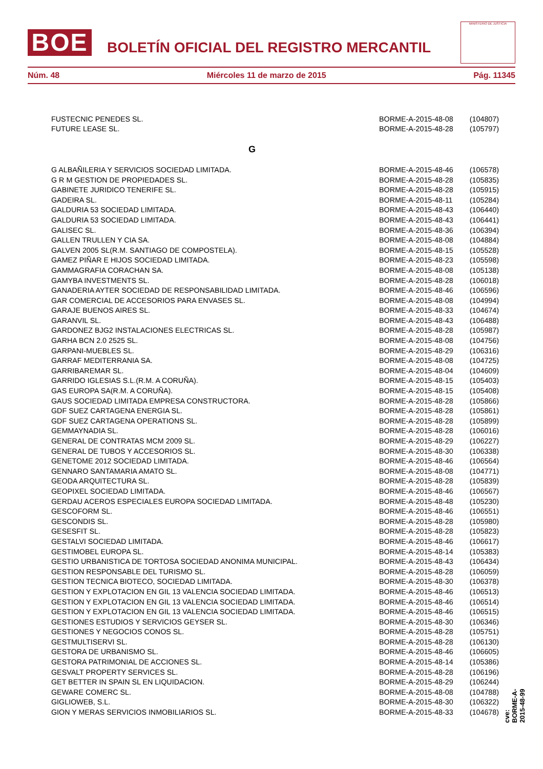BOE
BOLETÍN OFICIAL DEL REGISTRO MERCANTIL
MINISTERIO DE JUSTICIA
Núm. 48 Miércoles 11 de marzo de 2015 Pág. 11345
| FUSTECNIC PENEDES SL. | BORME-A-2015-48-08 | (104807) |
| FUTURE LEASE SL. | BORME-A-2015-48-28 | (105797) |
| G | | |
| G ALBAÑILERIA Y SERVICIOS SOCIEDAD LIMITADA. | BORME-A-2015-48-46 | (106578) |
| G R M GESTION DE PROPIEDADES SL. | BORME-A-2015-48-28 | (105835) |
| GABINETE JURIDICO TENERIFE SL. | BORME-A-2015-48-28 | (105915) |
| GADEIRA SL. | BORME-A-2015-48-11 | (105284) |
| GALDURIA 53 SOCIEDAD LIMITADA. | BORME-A-2015-48-43 | (106440) |
| GALDURIA 53 SOCIEDAD LIMITADA. | BORME-A-2015-48-43 | (106441) |
| GALISEC SL. | BORME-A-2015-48-36 | (106394) |
| GALLEN TRULLEN Y CIA SA. | BORME-A-2015-48-08 | (104884) |
| GALVEN 2005 SL(R.M. SANTIAGO DE COMPOSTELA). | BORME-A-2015-48-15 | (105528) |
| GAMEZ PIÑAR E HIJOS SOCIEDAD LIMITADA. | BORME-A-2015-48-23 | (105598) |
| GAMMAGRAFIA CORACHAN SA. | BORME-A-2015-48-08 | (105138) |
| GAMYBA INVESTMENTS SL. | BORME-A-2015-48-28 | (106018) |
| GANADERIA AYTER SOCIEDAD DE RESPONSABILIDAD LIMITADA. | BORME-A-2015-48-46 | (106596) |
| GAR COMERCIAL DE ACCESORIOS PARA ENVASES SL. | BORME-A-2015-48-08 | (104994) |
| GARAJE BUENOS AIRES SL. | BORME-A-2015-48-33 | (104674) |
| GARANVIL SL. | BORME-A-2015-48-43 | (106488) |
| GARDONEZ BJG2 INSTALACIONES ELECTRICAS SL. | BORME-A-2015-48-28 | (105987) |
| GARHA BCN 2.0 2525 SL. | BORME-A-2015-48-08 | (104756) |
| GARPANI-MUEBLES SL. | BORME-A-2015-48-29 | (106316) |
| GARRAF MEDITERRANIA SA. | BORME-A-2015-48-08 | (104725) |
| GARRIBAREMAR SL. | BORME-A-2015-48-04 | (104609) |
| GARRIDO IGLESIAS S.L.(R.M. A CORUÑA). | BORME-A-2015-48-15 | (105403) |
| GAS EUROPA SA(R.M. A CORUÑA). | BORME-A-2015-48-15 | (105408) |
| GAUS SOCIEDAD LIMITADA EMPRESA CONSTRUCTORA. | BORME-A-2015-48-28 | (105866) |
| GDF SUEZ CARTAGENA ENERGIA SL. | BORME-A-2015-48-28 | (105861) |
| GDF SUEZ CARTAGENA OPERATIONS SL. | BORME-A-2015-48-28 | (105899) |
| GEMMAYNADIA SL. | BORME-A-2015-48-28 | (106016) |
| GENERAL DE CONTRATAS MCM 2009 SL. | BORME-A-2015-48-29 | (106227) |
| GENERAL DE TUBOS Y ACCESORIOS SL. | BORME-A-2015-48-30 | (106338) |
| GENETOME 2012 SOCIEDAD LIMITADA. | BORME-A-2015-48-46 | (106564) |
| GENNARO SANTAMARIA AMATO SL. | BORME-A-2015-48-08 | (104771) |
| GEODA ARQUITECTURA SL. | BORME-A-2015-48-28 | (105839) |
| GEOPIXEL SOCIEDAD LIMITADA. | BORME-A-2015-48-46 | (106567) |
| GERDAU ACEROS ESPECIALES EUROPA SOCIEDAD LIMITADA. | BORME-A-2015-48-48 | (105230) |
| GESCOFORM SL. | BORME-A-2015-48-46 | (106551) |
| GESCONDIS SL. | BORME-A-2015-48-28 | (105980) |
| GESESFIT SL. | BORME-A-2015-48-28 | (105823) |
| GESTALVI SOCIEDAD LIMITADA. | BORME-A-2015-48-46 | (106617) |
| GESTIMOBEL EUROPA SL. | BORME-A-2015-48-14 | (105383) |
| GESTIO URBANISTICA DE TORTOSA SOCIEDAD ANONIMA MUNICIPAL. | BORME-A-2015-48-43 | (106434) |
| GESTION RESPONSABLE DEL TURISMO SL. | BORME-A-2015-48-28 | (106059) |
| GESTION TECNICA BIOTECO, SOCIEDAD LIMITADA. | BORME-A-2015-48-30 | (106378) |
| GESTION Y EXPLOTACION EN GIL 13 VALENCIA SOCIEDAD LIMITADA. | BORME-A-2015-48-46 | (106513) |
| GESTION Y EXPLOTACION EN GIL 13 VALENCIA SOCIEDAD LIMITADA. | BORME-A-2015-48-46 | (106514) |
| GESTION Y EXPLOTACION EN GIL 13 VALENCIA SOCIEDAD LIMITADA. | BORME-A-2015-48-46 | (106515) |
| GESTIONES ESTUDIOS Y SERVICIOS GEYSER SL. | BORME-A-2015-48-30 | (106346) |
| GESTIONES Y NEGOCIOS CONOS SL. | BORME-A-2015-48-28 | (105751) |
| GESTMULTISERVI SL. | BORME-A-2015-48-28 | (106130) |
| GESTORA DE URBANISMO SL. | BORME-A-2015-48-46 | (106605) |
| GESTORA PATRIMONIAL DE ACCIONES SL. | BORME-A-2015-48-14 | (105386) |
| GESVALT PROPERTY SERVICES SL. | BORME-A-2015-48-28 | (106196) |
| GET BETTER IN SPAIN SL EN LIQUIDACION. | BORME-A-2015-48-29 | (106244) |
| GEWARE COMERC SL. | BORME-A-2015-48-08 | (104788) |
| GIGLIOWEB, S.L. | BORME-A-2015-48-30 | (106322) |
| GION Y MERAS SERVICIOS INMOBILIARIOS SL. | BORME-A-2015-48-33 | (104678) |
cve: BORME-A-2015-48-99